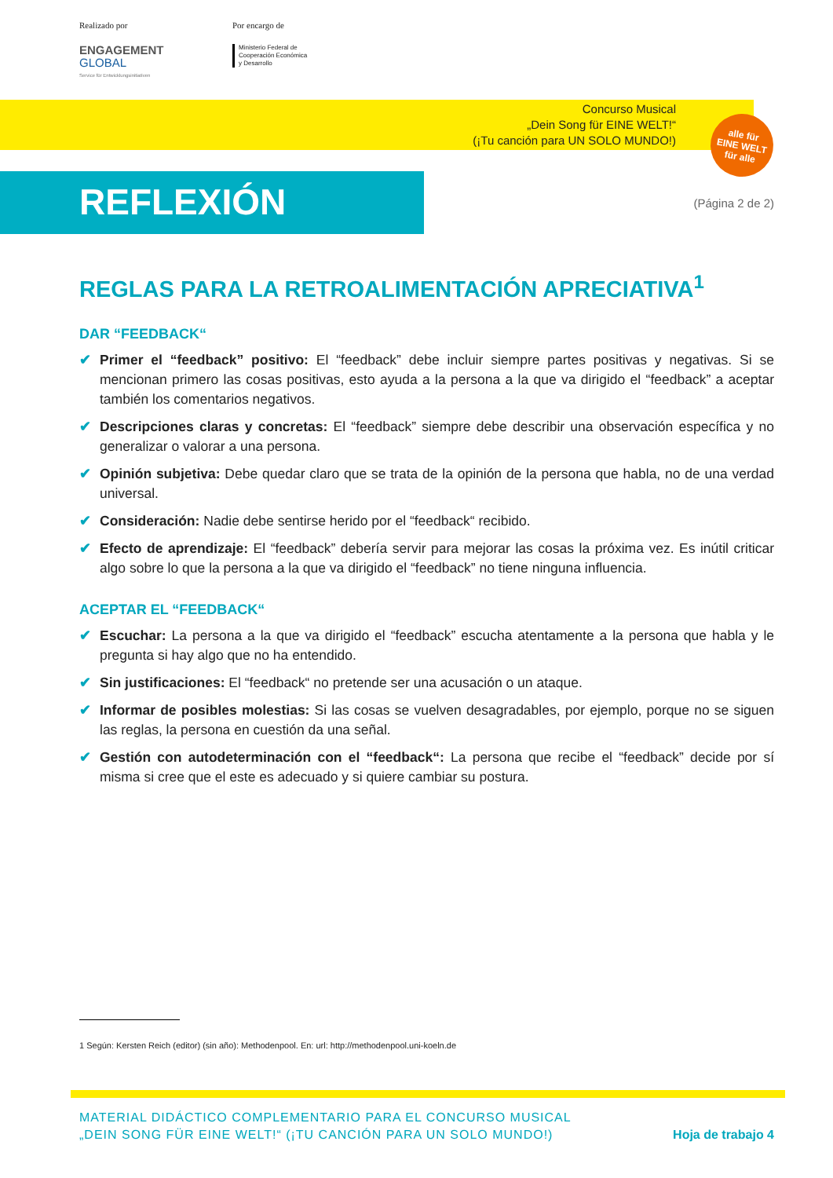Realizado por
ENGAGEMENT
GLOBAL
Service für Entwicklungsinitiativen
Por encargo de
Ministerio Federal de
Cooperación Económica
y Desarrollo
Concurso Musical
„Dein Song für EINE WELT!“
(¡Tu canción para UN SOLO MUNDO!)
alle für
EINE WELT
für alle
REFLEXIÓN (Página 2 de 2)
REGLAS PARA LA RETROALIMENTACIÓN APRECIATIVA<sup>1</sup>
DAR “FEEDBACK“
✔ Primer el “feedback” positivo: El “feedback” debe incluir siempre partes positivas y negativas. Si se mencionan primero las cosas positivas, esto ayuda a la persona a la que va dirigido el “feedback” a aceptar también los comentarios negativos.
✔ Descripciones claras y concretas: El “feedback” siempre debe describir una observación específica y no generalizar o valorar a una persona.
✔ Opinión subjetiva: Debe quedar claro que se trata de la opinión de la persona que habla, no de una verdad universal.
✔ Consideración: Nadie debe sentirse herido por el “feedback“ recibido.
✔ Efecto de aprendizaje: El “feedback” debería servir para mejorar las cosas la próxima vez. Es inútil criticar algo sobre lo que la persona a la que va dirigido el “feedback” no tiene ninguna influencia.
ACEPTAR EL “FEEDBACK“
✔ Escuchar: La persona a la que va dirigido el “feedback” escucha atentamente a la persona que habla y le pregunta si hay algo que no ha entendido.
✔ Sin justificaciones: El “feedback“ no pretende ser una acusación o un ataque.
✔ Informar de posibles molestias: Si las cosas se vuelven desagradables, por ejemplo, porque no se siguen las reglas, la persona en cuestión da una señal.
✔ Gestión con autodeterminación con el “feedback“: La persona que recibe el “feedback” decide por sí misma si cree que el este es adecuado y si quiere cambiar su postura.
1 Según: Kersten Reich (editor) (sin año): Methodenpool. En: url: http://methodenpool.uni-koeln.de
MATERIAL DIDÁCTICO COMPLEMENTARIO PARA EL CONCURSO MUSICAL
„DEIN SONG FÜR EINE WELT!“ (¡TU CANCIÓN PARA UN SOLO MUNDO!)
Hoja de trabajo 4